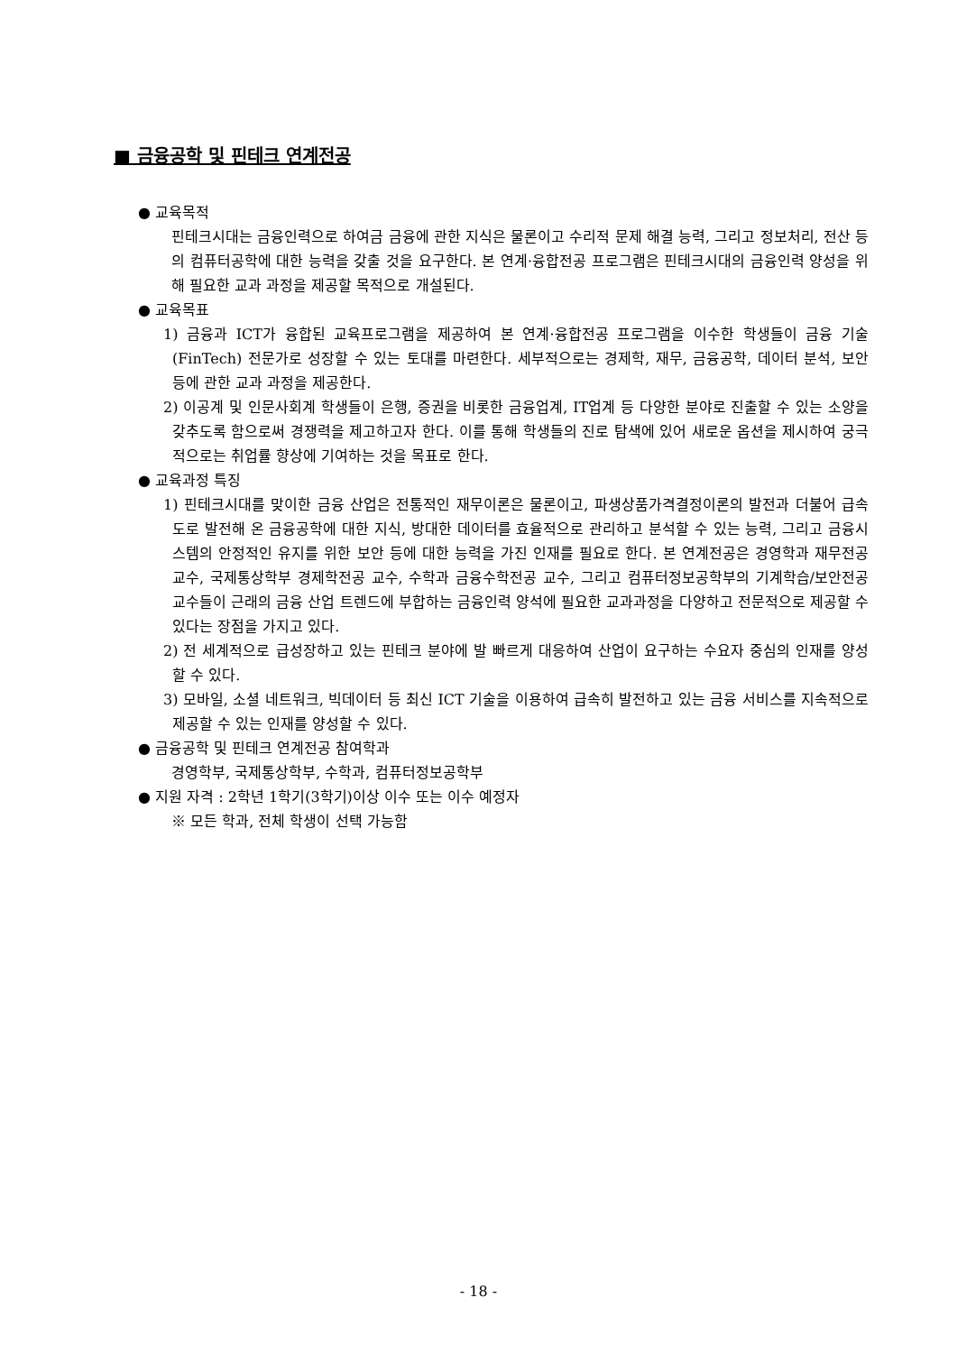■ 금융공학 및 핀테크 연계전공
● 교육목적
핀테크시대는 금융인력으로 하여금 금융에 관한 지식은 물론이고 수리적 문제 해결 능력, 그리고 정보처리, 전산 등의 컴퓨터공학에 대한 능력을 갖출 것을 요구한다. 본 연계·융합전공 프로그램은 핀테크시대의 금융인력 양성을 위해 필요한 교과 과정을 제공할 목적으로 개설된다.
● 교육목표
1) 금융과 ICT가 융합된 교육프로그램을 제공하여 본 연계·융합전공 프로그램을 이수한 학생들이 금융 기술(FinTech) 전문가로 성장할 수 있는 토대를 마련한다. 세부적으로는 경제학, 재무, 금융공학, 데이터 분석, 보안 등에 관한 교과 과정을 제공한다.
2) 이공계 및 인문사회계 학생들이 은행, 증권을 비롯한 금융업계, IT업계 등 다양한 분야로 진출할 수 있는 소양을 갖추도록 함으로써 경쟁력을 제고하고자 한다. 이를 통해 학생들의 진로 탐색에 있어 새로운 옵션을 제시하여 궁극적으로는 취업률 향상에 기여하는 것을 목표로 한다.
● 교육과정 특징
1) 핀테크시대를 맞이한 금융 산업은 전통적인 재무이론은 물론이고, 파생상품가격결정이론의 발전과 더불어 급속도로 발전해 온 금융공학에 대한 지식, 방대한 데이터를 효율적으로 관리하고 분석할 수 있는 능력, 그리고 금융시스템의 안정적인 유지를 위한 보안 등에 대한 능력을 가진 인재를 필요로 한다. 본 연계전공은 경영학과 재무전공 교수, 국제통상학부 경제학전공 교수, 수학과 금융수학전공 교수, 그리고 컴퓨터정보공학부의 기계학습/보안전공 교수들이 근래의 금융 산업 트렌드에 부합하는 금융인력 양석에 필요한 교과과정을 다양하고 전문적으로 제공할 수 있다는 장점을 가지고 있다.
2) 전 세계적으로 급성장하고 있는 핀테크 분야에 발 빠르게 대응하여 산업이 요구하는 수요자 중심의 인재를 양성할 수 있다.
3) 모바일, 소셜 네트워크, 빅데이터 등 최신 ICT 기술을 이용하여 급속히 발전하고 있는 금융 서비스를 지속적으로 제공할 수 있는 인재를 양성할 수 있다.
● 금융공학 및 핀테크 연계전공 참여학과
경영학부, 국제통상학부, 수학과, 컴퓨터정보공학부
● 지원 자격 : 2학년 1학기(3학기)이상 이수 또는 이수 예정자
※ 모든 학과, 전체 학생이 선택 가능함
- 18 -